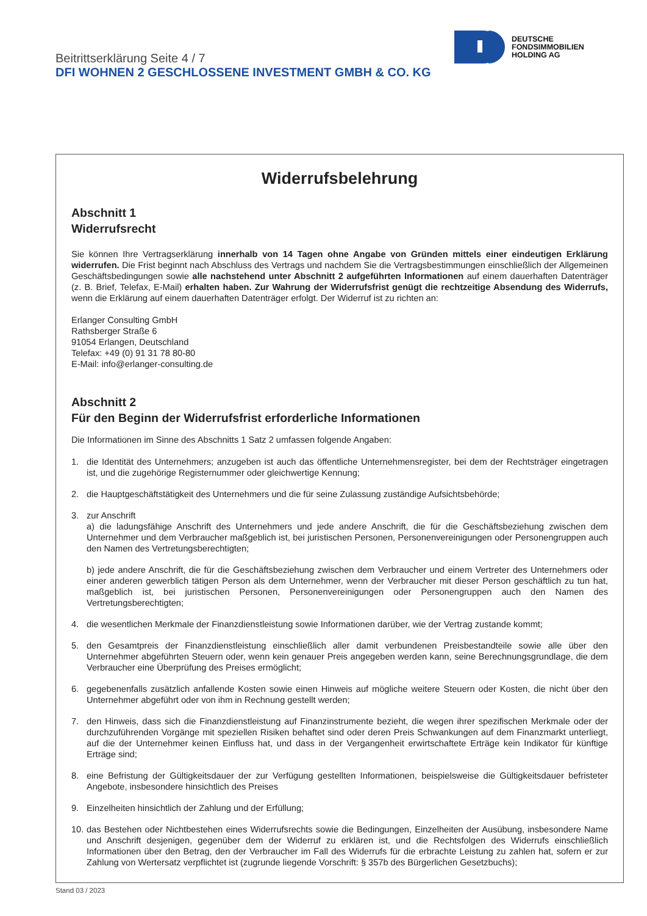DEUTSCHE
FONDSIMMOBILIEN
HOLDING AG
Beitrittserklärung Seite 4 / 7
DFI WOHNEN 2 GESCHLOSSENE INVESTMENT GMBH & CO. KG
Widerrufsbelehrung
Abschnitt 1
Widerrufsrecht
Sie können Ihre Vertragserklärung innerhalb von 14 Tagen ohne Angabe von Gründen mittels einer eindeutigen Erklärung widerrufen. Die Frist beginnt nach Abschluss des Vertrags und nachdem Sie die Vertragsbestimmungen einschließlich der Allgemeinen Geschäftsbedingungen sowie alle nachstehend unter Abschnitt 2 aufgeführten Informationen auf einem dauerhaften Datenträger (z. B. Brief, Telefax, E-Mail) erhalten haben. Zur Wahrung der Widerrufsfrist genügt die rechtzeitige Absendung des Widerrufs, wenn die Erklärung auf einem dauerhaften Datenträger erfolgt. Der Widerruf ist zu richten an:
Erlanger Consulting GmbH
Rathsberger Straße 6
91054 Erlangen, Deutschland
Telefax: +49 (0) 91 31 78 80-80
E-Mail: info@erlanger-consulting.de
Abschnitt 2
Für den Beginn der Widerrufsfrist erforderliche Informationen
Die Informationen im Sinne des Abschnitts 1 Satz 2 umfassen folgende Angaben:
1. die Identität des Unternehmers; anzugeben ist auch das öffentliche Unternehmensregister, bei dem der Rechtsträger eingetragen ist, und die zugehörige Registernummer oder gleichwertige Kennung;
2. die Hauptgeschäftstätigkeit des Unternehmers und die für seine Zulassung zuständige Aufsichtsbehörde;
3. zur Anschrift
a) die ladungsfähige Anschrift des Unternehmers und jede andere Anschrift, die für die Geschäftsbeziehung zwischen dem Unternehmer und dem Verbraucher maßgeblich ist, bei juristischen Personen, Personenvereinigungen oder Personengruppen auch den Namen des Vertretungsberechtigten;
b) jede andere Anschrift, die für die Geschäftsbeziehung zwischen dem Verbraucher und einem Vertreter des Unternehmers oder einer anderen gewerblich tätigen Person als dem Unternehmer, wenn der Verbraucher mit dieser Person geschäftlich zu tun hat, maßgeblich ist, bei juristischen Personen, Personenvereinigungen oder Personengruppen auch den Namen des Vertretungsberechtigten;
4. die wesentlichen Merkmale der Finanzdienstleistung sowie Informationen darüber, wie der Vertrag zustande kommt;
5. den Gesamtpreis der Finanzdienstleistung einschließlich aller damit verbundenen Preisbestandteile sowie alle über den Unternehmer abgeführten Steuern oder, wenn kein genauer Preis angegeben werden kann, seine Berechnungsgrundlage, die dem Verbraucher eine Überprüfung des Preises ermöglicht;
6. gegebenenfalls zusätzlich anfallende Kosten sowie einen Hinweis auf mögliche weitere Steuern oder Kosten, die nicht über den Unternehmer abgeführt oder von ihm in Rechnung gestellt werden;
7. den Hinweis, dass sich die Finanzdienstleistung auf Finanzinstrumente bezieht, die wegen ihrer spezifischen Merkmale oder der durchzuführenden Vorgänge mit speziellen Risiken behaftet sind oder deren Preis Schwankungen auf dem Finanzmarkt unterliegt, auf die der Unternehmer keinen Einfluss hat, und dass in der Vergangenheit erwirtschaftete Erträge kein Indikator für künftige Erträge sind;
8. eine Befristung der Gültigkeitsdauer der zur Verfügung gestellten Informationen, beispielsweise die Gültigkeitsdauer befristeter Angebote, insbesondere hinsichtlich des Preises
9. Einzelheiten hinsichtlich der Zahlung und der Erfüllung;
10. das Bestehen oder Nichtbestehen eines Widerrufsrechts sowie die Bedingungen, Einzelheiten der Ausübung, insbesondere Name und Anschrift desjenigen, gegenüber dem der Widerruf zu erklären ist, und die Rechtsfolgen des Widerrufs einschließlich Informationen über den Betrag, den der Verbraucher im Fall des Widerrufs für die erbrachte Leistung zu zahlen hat, sofern er zur Zahlung von Wertersatz verpflichtet ist (zugrunde liegende Vorschrift: § 357b des Bürgerlichen Gesetzbuchs);
Stand 03 / 2023